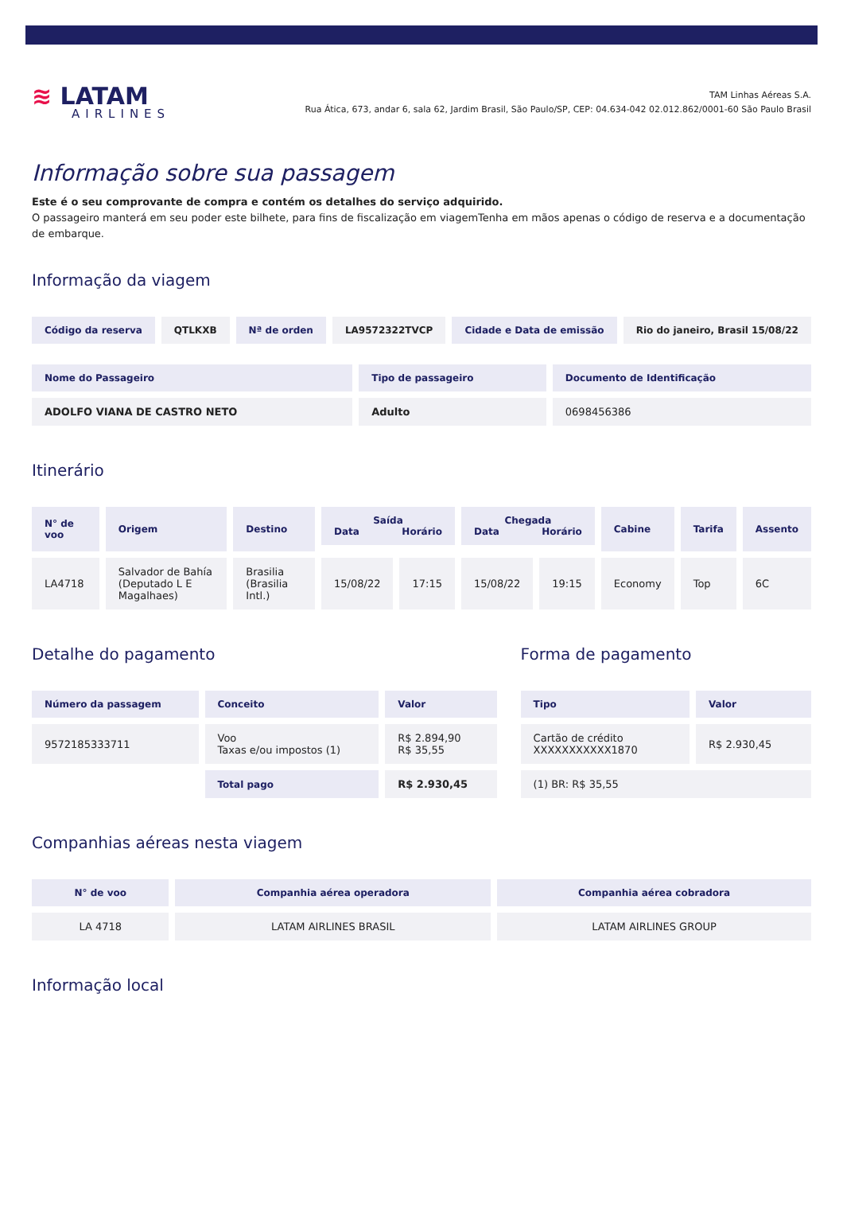≋ LATAM
AIRLINES
TAM Linhas Aéreas S.A.
Rua Ática, 673, andar 6, sala 62, Jardim Brasil, São Paulo/SP, CEP: 04.634-042 02.012.862/0001-60 São Paulo Brasil
Informação sobre sua passagem
Este é o seu comprovante de compra e contém os detalhes do serviço adquirido.
O passageiro manterá em seu poder este bilhete, para fins de fiscalização em viagemTenha em mãos apenas o código de reserva e a documentação de embarque.
Informação da viagem
| Código da reserva | QTLKXB | Nª de orden | LA9572322TVCP | Cidade e Data de emissão | Rio do janeiro, Brasil 15/08/22 |
| --- | --- | --- | --- | --- | --- |
| Nome do Passageiro | Tipo de passageiro | Documento de Identificação |
| --- | --- | --- |
| ADOLFO VIANA DE CASTRO NETO | Adulto | 0698456386 |
Itinerário
| N° de voo | Origem | Destino | Saída Data Horário | | Chegada Data Horário | | Cabine | Tarifa | Assento |
| --- | --- | --- | --- | --- | --- | --- | --- | --- | --- |
| LA4718 | Salvador de Bahía (Deputado L E Magalhaes) | Brasilia (Brasilia Intl.) | 15/08/22 | 17:15 | 15/08/22 | 19:15 | Economy | Top | 6C |
Detalhe do pagamento
| Número da passagem | Conceito | Valor |
| --- | --- | --- |
| 9572185333711 | Voo Taxas e/ou impostos (1) | R$ 2.894,90 R$ 35,55 |
| | Total pago | R$ 2.930,45 |
Forma de pagamento
| Tipo | Valor |
| --- | --- |
| Cartão de crédito XXXXXXXXXXX1870 | R$ 2.930,45 |
| (1) BR: R$ 35,55 | |
Companhias aéreas nesta viagem
| N° de voo | Companhia aérea operadora | Companhia aérea cobradora |
| --- | --- | --- |
| LA 4718 | LATAM AIRLINES BRASIL | LATAM AIRLINES GROUP |
Informação local